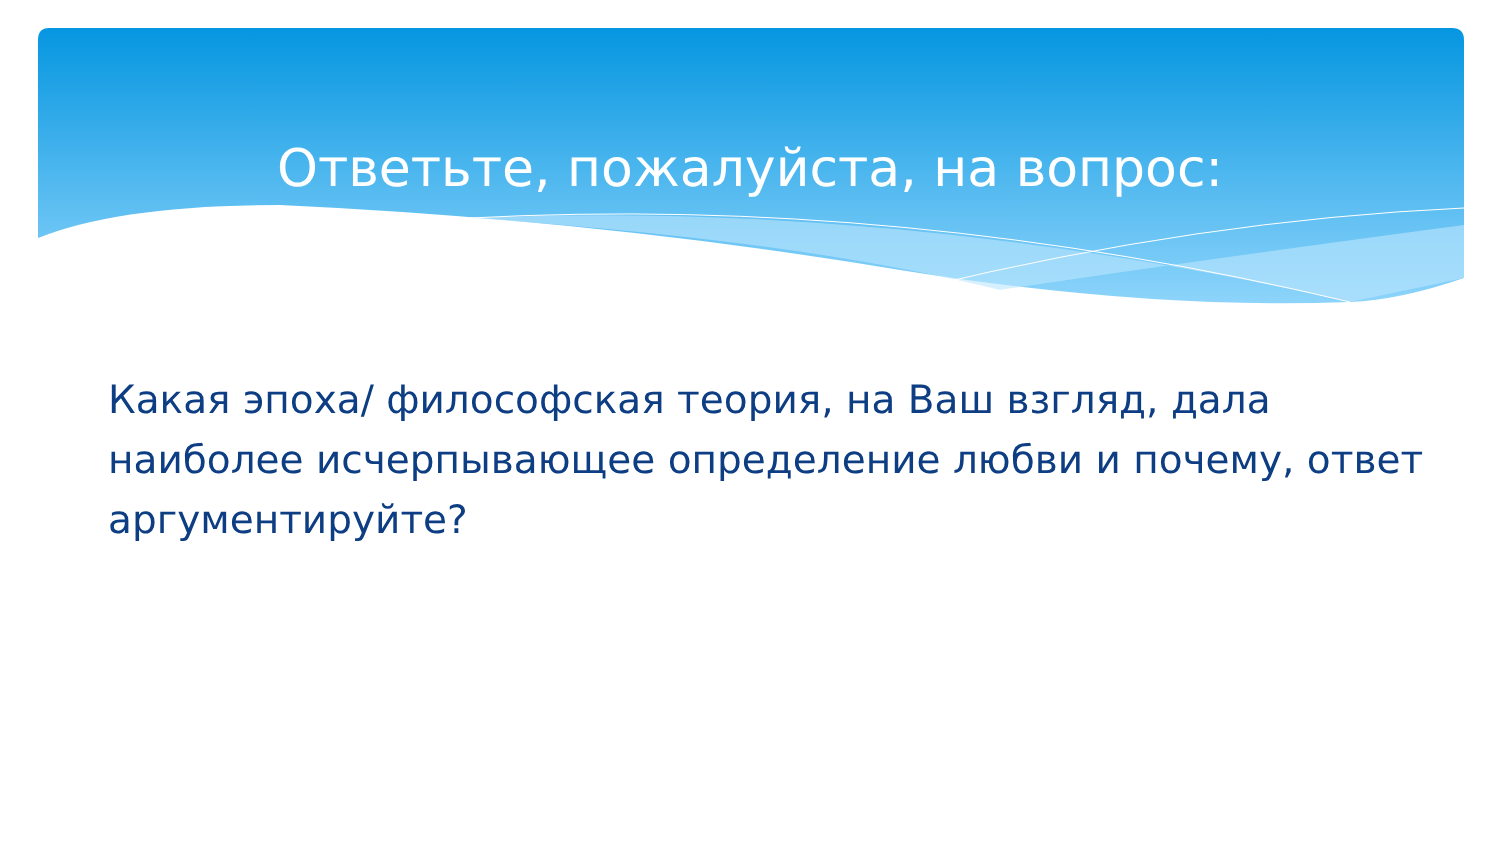Ответьте, пожалуйста, на вопрос:
Какая эпоха/ философская теория, на Ваш взгляд, дала наиболее исчерпывающее определение любви и почему, ответ аргументируйте?